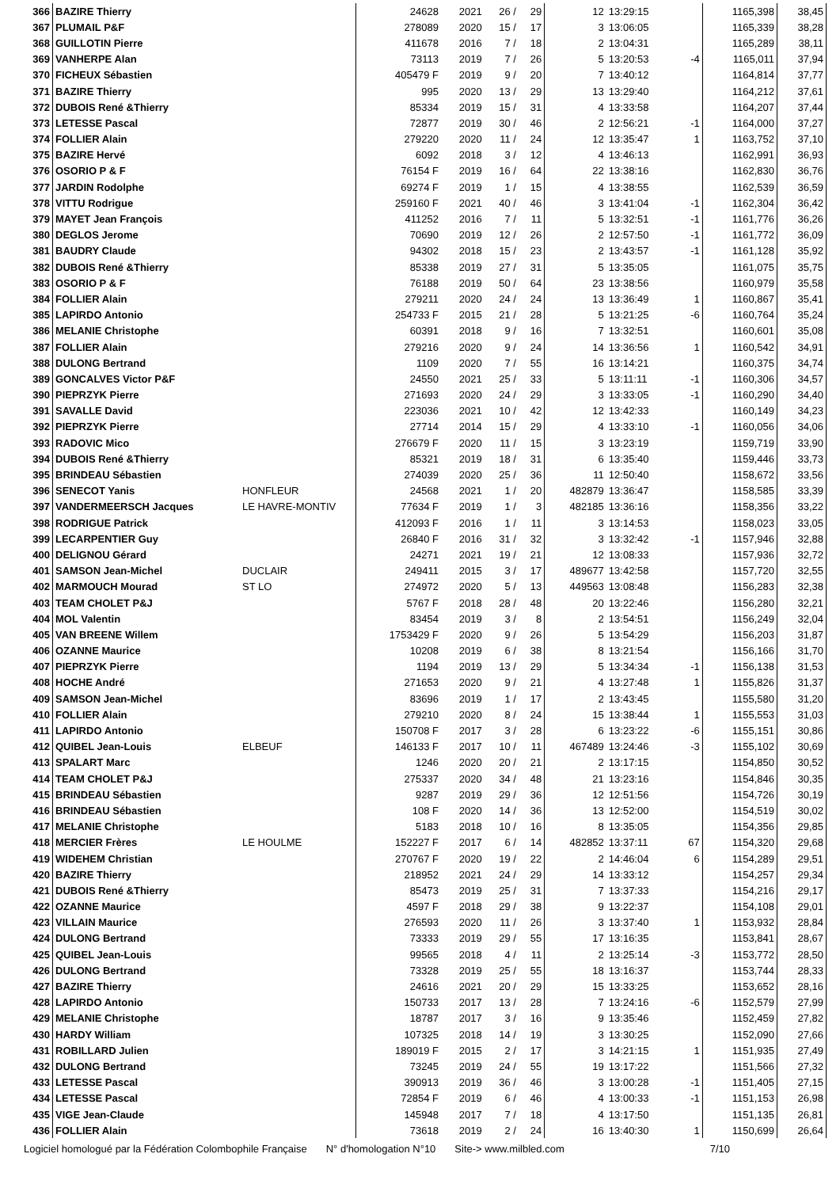| 366 | BAZIRE Thierry | | 24628 | 2021 | 26 / | 29 | 12 | 13:29:15 | | 1165,398 | 38,45 |
| 367 | PLUMAIL P&F | | 278089 | 2020 | 15 / | 17 | 3 | 13:06:05 | | 1165,339 | 38,28 |
| 368 | GUILLOTIN Pierre | | 411678 | 2016 | 7 / | 18 | 2 | 13:04:31 | | 1165,289 | 38,11 |
| 369 | VANHERPE Alan | | 73113 | 2019 | 7 / | 26 | 5 | 13:20:53 | -4 | 1165,011 | 37,94 |
| 370 | FICHEUX Sébastien | | 405479 F | 2019 | 9 / | 20 | 7 | 13:40:12 | | 1164,814 | 37,77 |
| 371 | BAZIRE Thierry | | 995 | 2020 | 13 / | 29 | 13 | 13:29:40 | | 1164,212 | 37,61 |
| 372 | DUBOIS René &Thierry | | 85334 | 2019 | 15 / | 31 | 4 | 13:33:58 | | 1164,207 | 37,44 |
| 373 | LETESSE Pascal | | 72877 | 2019 | 30 / | 46 | 2 | 12:56:21 | -1 | 1164,000 | 37,27 |
| 374 | FOLLIER Alain | | 279220 | 2020 | 11 / | 24 | 12 | 13:35:47 | 1 | 1163,752 | 37,10 |
| 375 | BAZIRE Hervé | | 6092 | 2018 | 3 / | 12 | 4 | 13:46:13 | | 1162,991 | 36,93 |
| 376 | OSORIO P & F | | 76154 F | 2019 | 16 / | 64 | 22 | 13:38:16 | | 1162,830 | 36,76 |
| 377 | JARDIN Rodolphe | | 69274 F | 2019 | 1 / | 15 | 4 | 13:38:55 | | 1162,539 | 36,59 |
| 378 | VITTU Rodrigue | | 259160 F | 2021 | 40 / | 46 | 3 | 13:41:04 | -1 | 1162,304 | 36,42 |
| 379 | MAYET Jean François | | 411252 | 2016 | 7 / | 11 | 5 | 13:32:51 | -1 | 1161,776 | 36,26 |
| 380 | DEGLOS Jerome | | 70690 | 2019 | 12 / | 26 | 2 | 12:57:50 | -1 | 1161,772 | 36,09 |
| 381 | BAUDRY Claude | | 94302 | 2018 | 15 / | 23 | 2 | 13:43:57 | -1 | 1161,128 | 35,92 |
| 382 | DUBOIS René &Thierry | | 85338 | 2019 | 27 / | 31 | 5 | 13:35:05 | | 1161,075 | 35,75 |
| 383 | OSORIO P & F | | 76188 | 2019 | 50 / | 64 | 23 | 13:38:56 | | 1160,979 | 35,58 |
| 384 | FOLLIER Alain | | 279211 | 2020 | 24 / | 24 | 13 | 13:36:49 | 1 | 1160,867 | 35,41 |
| 385 | LAPIRDO Antonio | | 254733 F | 2015 | 21 / | 28 | 5 | 13:21:25 | -6 | 1160,764 | 35,24 |
| 386 | MELANIE Christophe | | 60391 | 2018 | 9 / | 16 | 7 | 13:32:51 | | 1160,601 | 35,08 |
| 387 | FOLLIER Alain | | 279216 | 2020 | 9 / | 24 | 14 | 13:36:56 | 1 | 1160,542 | 34,91 |
| 388 | DULONG Bertrand | | 1109 | 2020 | 7 / | 55 | 16 | 13:14:21 | | 1160,375 | 34,74 |
| 389 | GONCALVES Victor P&F | | 24550 | 2021 | 25 / | 33 | 5 | 13:11:11 | -1 | 1160,306 | 34,57 |
| 390 | PIEPRZYK Pierre | | 271693 | 2020 | 24 / | 29 | 3 | 13:33:05 | -1 | 1160,290 | 34,40 |
| 391 | SAVALLE David | | 223036 | 2021 | 10 / | 42 | 12 | 13:42:33 | | 1160,149 | 34,23 |
| 392 | PIEPRZYK Pierre | | 27714 | 2014 | 15 / | 29 | 4 | 13:33:10 | -1 | 1160,056 | 34,06 |
| 393 | RADOVIC Mico | | 276679 F | 2020 | 11 / | 15 | 3 | 13:23:19 | | 1159,719 | 33,90 |
| 394 | DUBOIS René &Thierry | | 85321 | 2019 | 18 / | 31 | 6 | 13:35:40 | | 1159,446 | 33,73 |
| 395 | BRINDEAU Sébastien | | 274039 | 2020 | 25 / | 36 | 11 | 12:50:40 | | 1158,672 | 33,56 |
| 396 | SENECOT Yanis | HONFLEUR | 24568 | 2021 | 1 / | 20 | 482879 | 13:36:47 | | 1158,585 | 33,39 |
| 397 | VANDERMEERSCH Jacques | LE HAVRE-MONTIV | 77634 F | 2019 | 1 / | 3 | 482185 | 13:36:16 | | 1158,356 | 33,22 |
| 398 | RODRIGUE Patrick | | 412093 F | 2016 | 1 / | 11 | 3 | 13:14:53 | | 1158,023 | 33,05 |
| 399 | LECARPENTIER Guy | | 26840 F | 2016 | 31 / | 32 | 3 | 13:32:42 | -1 | 1157,946 | 32,88 |
| 400 | DELIGNOU Gérard | | 24271 | 2021 | 19 / | 21 | 12 | 13:08:33 | | 1157,936 | 32,72 |
| 401 | SAMSON Jean-Michel | DUCLAIR | 249411 | 2015 | 3 / | 17 | 489677 | 13:42:58 | | 1157,720 | 32,55 |
| 402 | MARMOUCH Mourad | ST LO | 274972 | 2020 | 5 / | 13 | 449563 | 13:08:48 | | 1156,283 | 32,38 |
| 403 | TEAM CHOLET P&J | | 5767 F | 2018 | 28 / | 48 | 20 | 13:22:46 | | 1156,280 | 32,21 |
| 404 | MOL Valentin | | 83454 | 2019 | 3 / | 8 | 2 | 13:54:51 | | 1156,249 | 32,04 |
| 405 | VAN BREENE Willem | | 1753429 F | 2020 | 9 / | 26 | 5 | 13:54:29 | | 1156,203 | 31,87 |
| 406 | OZANNE Maurice | | 10208 | 2019 | 6 / | 38 | 8 | 13:21:54 | | 1156,166 | 31,70 |
| 407 | PIEPRZYK Pierre | | 1194 | 2019 | 13 / | 29 | 5 | 13:34:34 | -1 | 1156,138 | 31,53 |
| 408 | HOCHE André | | 271653 | 2020 | 9 / | 21 | 4 | 13:27:48 | 1 | 1155,826 | 31,37 |
| 409 | SAMSON Jean-Michel | | 83696 | 2019 | 1 / | 17 | 2 | 13:43:45 | | 1155,580 | 31,20 |
| 410 | FOLLIER Alain | | 279210 | 2020 | 8 / | 24 | 15 | 13:38:44 | 1 | 1155,553 | 31,03 |
| 411 | LAPIRDO Antonio | | 150708 F | 2017 | 3 / | 28 | 6 | 13:23:22 | -6 | 1155,151 | 30,86 |
| 412 | QUIBEL Jean-Louis | ELBEUF | 146133 F | 2017 | 10 / | 11 | 467489 | 13:24:46 | -3 | 1155,102 | 30,69 |
| 413 | SPALART Marc | | 1246 | 2020 | 20 / | 21 | 2 | 13:17:15 | | 1154,850 | 30,52 |
| 414 | TEAM CHOLET P&J | | 275337 | 2020 | 34 / | 48 | 21 | 13:23:16 | | 1154,846 | 30,35 |
| 415 | BRINDEAU Sébastien | | 9287 | 2019 | 29 / | 36 | 12 | 12:51:56 | | 1154,726 | 30,19 |
| 416 | BRINDEAU Sébastien | | 108 F | 2020 | 14 / | 36 | 13 | 12:52:00 | | 1154,519 | 30,02 |
| 417 | MELANIE Christophe | | 5183 | 2018 | 10 / | 16 | 8 | 13:35:05 | | 1154,356 | 29,85 |
| 418 | MERCIER Frères | LE HOULME | 152227 F | 2017 | 6 / | 14 | 482852 | 13:37:11 | 67 | 1154,320 | 29,68 |
| 419 | WIDEHEM Christian | | 270767 F | 2020 | 19 / | 22 | 2 | 14:46:04 | 6 | 1154,289 | 29,51 |
| 420 | BAZIRE Thierry | | 218952 | 2021 | 24 / | 29 | 14 | 13:33:12 | | 1154,257 | 29,34 |
| 421 | DUBOIS René &Thierry | | 85473 | 2019 | 25 / | 31 | 7 | 13:37:33 | | 1154,216 | 29,17 |
| 422 | OZANNE Maurice | | 4597 F | 2018 | 29 / | 38 | 9 | 13:22:37 | | 1154,108 | 29,01 |
| 423 | VILLAIN Maurice | | 276593 | 2020 | 11 / | 26 | 3 | 13:37:40 | 1 | 1153,932 | 28,84 |
| 424 | DULONG Bertrand | | 73333 | 2019 | 29 / | 55 | 17 | 13:16:35 | | 1153,841 | 28,67 |
| 425 | QUIBEL Jean-Louis | | 99565 | 2018 | 4 / | 11 | 2 | 13:25:14 | -3 | 1153,772 | 28,50 |
| 426 | DULONG Bertrand | | 73328 | 2019 | 25 / | 55 | 18 | 13:16:37 | | 1153,744 | 28,33 |
| 427 | BAZIRE Thierry | | 24616 | 2021 | 20 / | 29 | 15 | 13:33:25 | | 1153,652 | 28,16 |
| 428 | LAPIRDO Antonio | | 150733 | 2017 | 13 / | 28 | 7 | 13:24:16 | -6 | 1152,579 | 27,99 |
| 429 | MELANIE Christophe | | 18787 | 2017 | 3 / | 16 | 9 | 13:35:46 | | 1152,459 | 27,82 |
| 430 | HARDY William | | 107325 | 2018 | 14 / | 19 | 3 | 13:30:25 | | 1152,090 | 27,66 |
| 431 | ROBILLARD Julien | | 189019 F | 2015 | 2 / | 17 | 3 | 14:21:15 | 1 | 1151,935 | 27,49 |
| 432 | DULONG Bertrand | | 73245 | 2019 | 24 / | 55 | 19 | 13:17:22 | | 1151,566 | 27,32 |
| 433 | LETESSE Pascal | | 390913 | 2019 | 36 / | 46 | 3 | 13:00:28 | -1 | 1151,405 | 27,15 |
| 434 | LETESSE Pascal | | 72854 F | 2019 | 6 / | 46 | 4 | 13:00:33 | -1 | 1151,153 | 26,98 |
| 435 | VIGE Jean-Claude | | 145948 | 2017 | 7 / | 18 | 4 | 13:17:50 | | 1151,135 | 26,81 |
| 436 | FOLLIER Alain | | 73618 | 2019 | 2 / | 24 | 16 | 13:40:30 | 1 | 1150,699 | 26,64 |
Logiciel homologué par la Fédération Colombophile Française N° d'homologation N°10 Site-> www.milbled.com 7/10